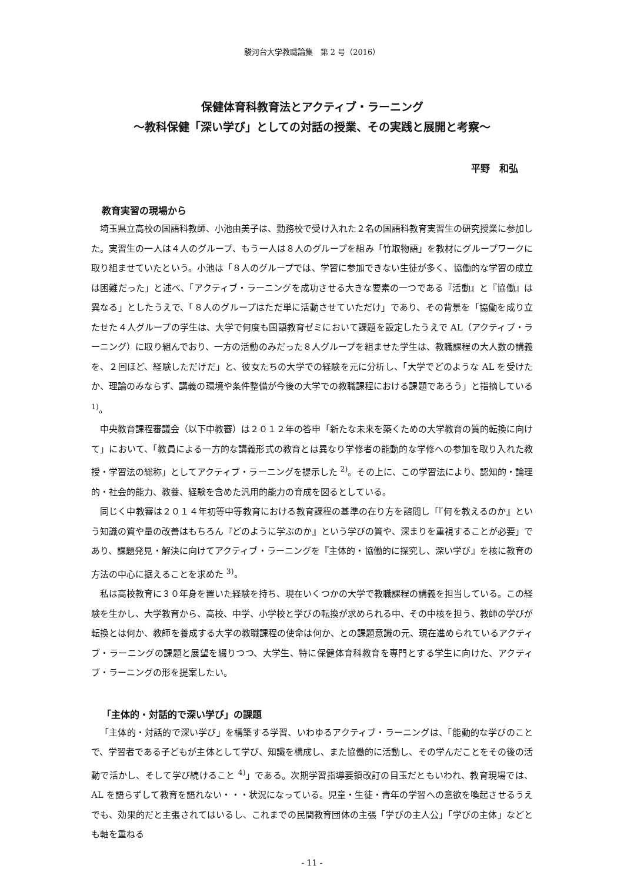駿河台大学教職論集　第 2 号（2016）
保健体育科教育法とアクティブ・ラーニング
～教科保健「深い学び」としての対話の授業、その実践と展開と考察～
平野　和弘
教育実習の現場から
埼玉県立高校の国語科教師、小池由美子は、勤務校で受け入れた２名の国語科教育実習生の研究授業に参加した。実習生の一人は４人のグループ、もう一人は８人のグループを組み「竹取物語」を教材にグループワークに取り組ませていたという。小池は「８人のグループでは、学習に参加できない生徒が多く、協働的な学習の成立は困難だった」と述べ、「アクティブ・ラーニングを成功させる大きな要素の一つである『活動』と『協働』は異なる」としたうえで、「８人のグループはただ単に活動させていただけ」であり、その背景を「協働を成り立たせた４人グループの学生は、大学で何度も国語教育ゼミにおいて課題を設定したうえで AL（アクティブ・ラーニング）に取り組んでおり、一方の活動のみだった８人グループを組ませた学生は、教職課程の大人数の講義を、２回ほど、経験しただけだ」と、彼女たちの大学での経験を元に分析し、「大学でどのような AL を受けたか、理論のみならず、講義の環境や条件整備が今後の大学での教職課程における課題であろう」と指摘している <sup>1)</sup>。
中央教育課程審議会（以下中教審）は２０１２年の答申「新たな未来を築くための大学教育の質的転換に向けて」において、「教員による一方的な講義形式の教育とは異なり学修者の能動的な学修への参加を取り入れた教授・学習法の総称」としてアクティブ・ラーニングを提示した <sup>2)</sup>。その上に、この学習法により、認知的・論理的・社会的能力、教養、経験を含めた汎用的能力の育成を図るとしている。
同じく中教審は２０１４年初等中等教育における教育課程の基準の在り方を諮問し「『何を教えるのか』という知識の質や量の改善はもちろん『どのように学ぶのか』という学びの質や、深まりを重視することが必要」であり、課題発見・解決に向けてアクティブ・ラーニングを『主体的・協働的に探究し、深い学び』を核に教育の方法の中心に据えることを求めた <sup>3)</sup>。
私は高校教育に３０年身を置いた経験を持ち、現在いくつかの大学で教職課程の講義を担当している。この経験を生かし、大学教育から、高校、中学、小学校と学びの転換が求められる中、その中核を担う、教師の学びが転換とは何か、教師を養成する大学の教職課程の使命は何か、との課題意識の元、現在進められているアクティブ・ラーニングの課題と展望を綴りつつ、大学生、特に保健体育科教育を専門とする学生に向けた、アクティブ・ラーニングの形を提案したい。
「主体的・対話的で深い学び」の課題
「主体的・対話的で深い学び」を構築する学習、いわゆるアクティブ・ラーニングは、「能動的な学びのことで、学習者である子どもが主体として学び、知識を構成し、また協働的に活動し、その学んだことをその後の活動で活かし、そして学び続けること <sup>4)</sup>」である。次期学習指導要領改訂の目玉だともいわれ、教育現場では、AL を語らずして教育を語れない・・・状況になっている。児童・生徒・青年の学習への意欲を喚起させるうえでも、効果的だと主張されてはいるし、これまでの民間教育団体の主張「学びの主人公」「学びの主体」などとも軸を重ねる
- 11 -